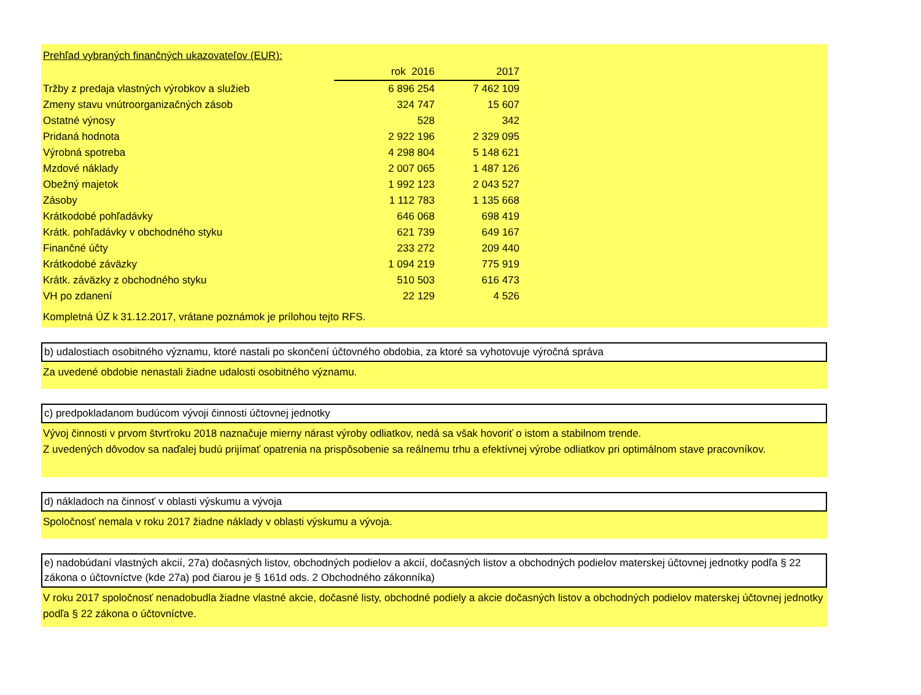Prehľad vybraných finančných ukazovateľov (EUR):
| | rok 2016 | 2017 |
| Tržby z predaja vlastných výrobkov a služieb | 6 896 254 | 7 462 109 |
| Zmeny stavu vnútroorganizačných zásob | 324 747 | 15 607 |
| Ostatné výnosy | 528 | 342 |
| Pridaná hodnota | 2 922 196 | 2 329 095 |
| Výrobná spotreba | 4 298 804 | 5 148 621 |
| Mzdové náklady | 2 007 065 | 1 487 126 |
| Obežný majetok | 1 992 123 | 2 043 527 |
| Zásoby | 1 112 783 | 1 135 668 |
| Krátkodobé pohľadávky | 646 068 | 698 419 |
| Krátk. pohľadávky v obchodného styku | 621 739 | 649 167 |
| Finančné účty | 233 272 | 209 440 |
| Krátkodobé záväzky | 1 094 219 | 775 919 |
| Krátk. záväzky z obchodného styku | 510 503 | 616 473 |
| VH po zdanení | 22 129 | 4 526 |
Kompletná ÚZ k 31.12.2017, vrátane poznámok je prílohou tejto RFS.
b) udalostiach osobitného významu, ktoré nastali po skončení účtovného obdobia, za ktoré sa vyhotovuje výročná správa
Za uvedené obdobie nenastali žiadne udalosti osobitného významu.
c) predpokladanom budúcom vývoji činnosti účtovnej jednotky
Vývoj činnosti v prvom štvrťroku 2018 naznačuje mierny nárast výroby odliatkov, nedá sa však hovoriť o istom a stabilnom trende.
Z uvedených dôvodov sa naďalej budú prijímať opatrenia na prispôsobenie sa reálnemu trhu a efektívnej výrobe odliatkov pri optimálnom stave pracovníkov.
d) nákladoch na činnosť v oblasti výskumu a vývoja
Spoločnosť nemala v roku 2017 žiadne náklady v oblasti výskumu a vývoja.
e) nadobúdaní vlastných akcií, 27a) dočasných listov, obchodných podielov a akcií, dočasných listov a obchodných podielov materskej účtovnej jednotky podľa § 22 zákona o účtovníctve (kde 27a) pod čiarou je § 161d ods. 2 Obchodného zákonníka)
V roku 2017 spoločnosť nenadobudla žiadne vlastné akcie, dočasné listy, obchodné podiely a akcie dočasných listov a obchodných podielov materskej účtovnej jednotky podľa § 22 zákona o účtovníctve.